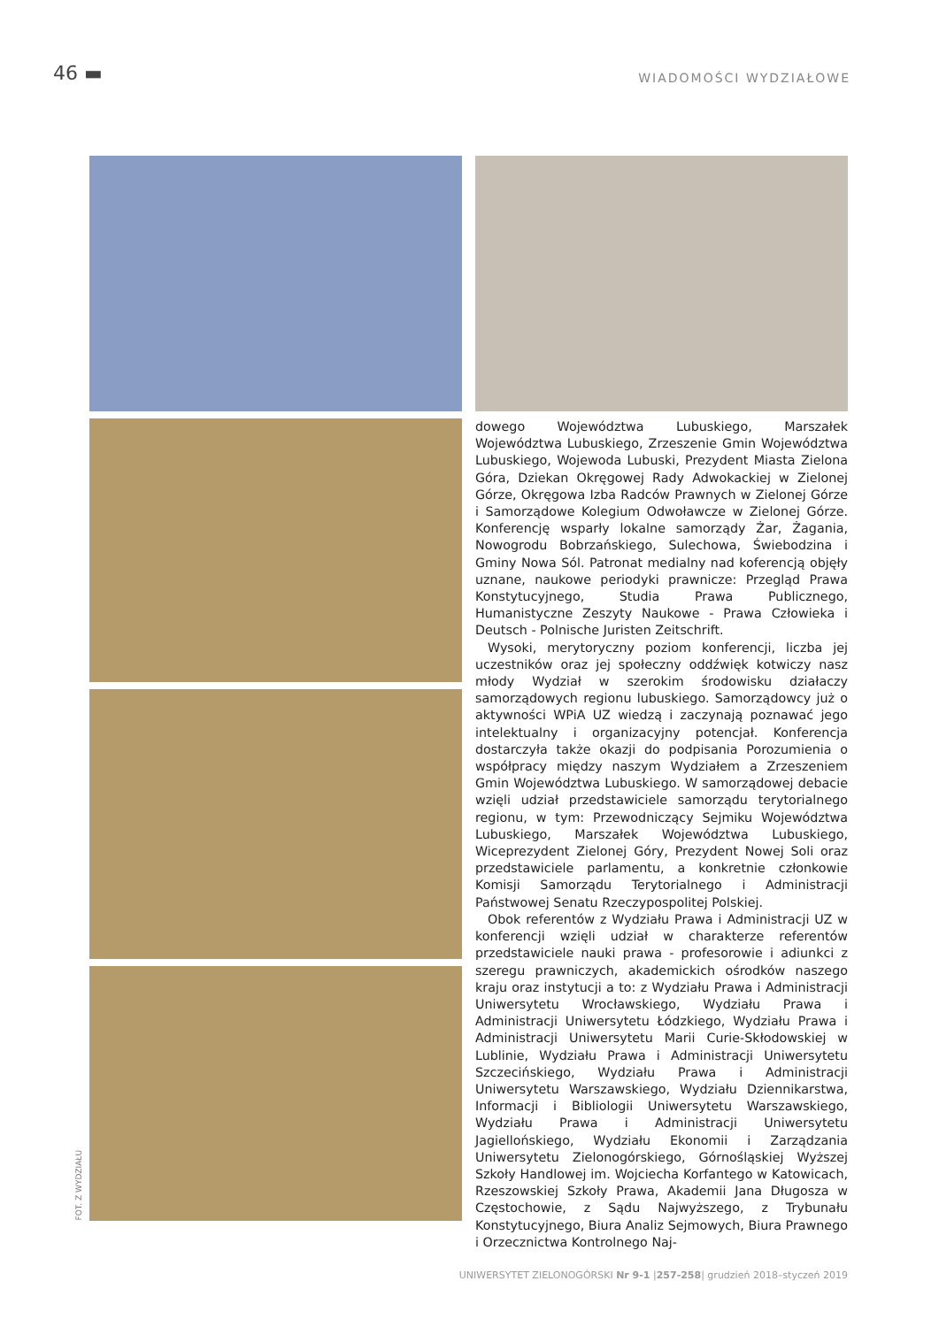46 ▬
WIADOMOŚCI WYDZIAŁOWE
dowego Województwa Lubuskiego, Marszałek Województwa Lubuskiego, Zrzeszenie Gmin Województwa Lubuskiego, Wojewoda Lubuski, Prezydent Miasta Zielona Góra, Dziekan Okręgowej Rady Adwokackiej w Zielonej Górze, Okręgowa Izba Radców Prawnych w Zielonej Górze i Samorządowe Kolegium Odwoławcze w Zielonej Górze. Konferencję wsparły lokalne samorządy Żar, Żagania, Nowogrodu Bobrzańskiego, Sulechowa, Świebodzina i Gminy Nowa Sól. Patronat medialny nad koferencją objęły uznane, naukowe periodyki prawnicze: Przegląd Prawa Konstytucyjnego, Studia Prawa Publicznego, Humanistyczne Zeszyty Naukowe - Prawa Człowieka i Deutsch - Polnische Juristen Zeitschrift.
Wysoki, merytoryczny poziom konferencji, liczba jej uczestników oraz jej społeczny oddźwięk kotwiczy nasz młody Wydział w szerokim środowisku działaczy samorządowych regionu lubuskiego. Samorządowcy już o aktywności WPiA UZ wiedzą i zaczynają poznawać jego intelektualny i organizacyjny potencjał. Konferencja dostarczyła także okazji do podpisania Porozumienia o współpracy między naszym Wydziałem a Zrzeszeniem Gmin Województwa Lubuskiego. W samorządowej debacie wzięli udział przedstawiciele samorządu terytorialnego regionu, w tym: Przewodniczący Sejmiku Województwa Lubuskiego, Marszałek Województwa Lubuskiego, Wiceprezydent Zielonej Góry, Prezydent Nowej Soli oraz przedstawiciele parlamentu, a konkretnie członkowie Komisji Samorządu Terytorialnego i Administracji Państwowej Senatu Rzeczypospolitej Polskiej.
Obok referentów z Wydziału Prawa i Administracji UZ w konferencji wzięli udział w charakterze referentów przedstawiciele nauki prawa - profesorowie i adiunkci z szeregu prawniczych, akademickich ośrodków naszego kraju oraz instytucji a to: z Wydziału Prawa i Administracji Uniwersytetu Wrocławskiego, Wydziału Prawa i Administracji Uniwersytetu Łódzkiego, Wydziału Prawa i Administracji Uniwersytetu Marii Curie-Skłodowskiej w Lublinie, Wydziału Prawa i Administracji Uniwersytetu Szczecińskiego, Wydziału Prawa i Administracji Uniwersytetu Warszawskiego, Wydziału Dziennikarstwa, Informacji i Bibliologii Uniwersytetu Warszawskiego, Wydziału Prawa i Administracji Uniwersytetu Jagiellońskiego, Wydziału Ekonomii i Zarządzania Uniwersytetu Zielonogórskiego, Górnośląskiej Wyższej Szkoły Handlowej im. Wojciecha Korfantego w Katowicach, Rzeszowskiej Szkoły Prawa, Akademii Jana Długosza w Częstochowie, z Sądu Najwyższego, z Trybunału Konstytucyjnego, Biura Analiz Sejmowych, Biura Prawnego i Orzecznictwa Kontrolnego Naj-
FOT. Z WYDZIAŁU
UNIWERSYTET ZIELONOGÓRSKI Nr 9-1 |257-258| grudzień 2018–styczeń 2019